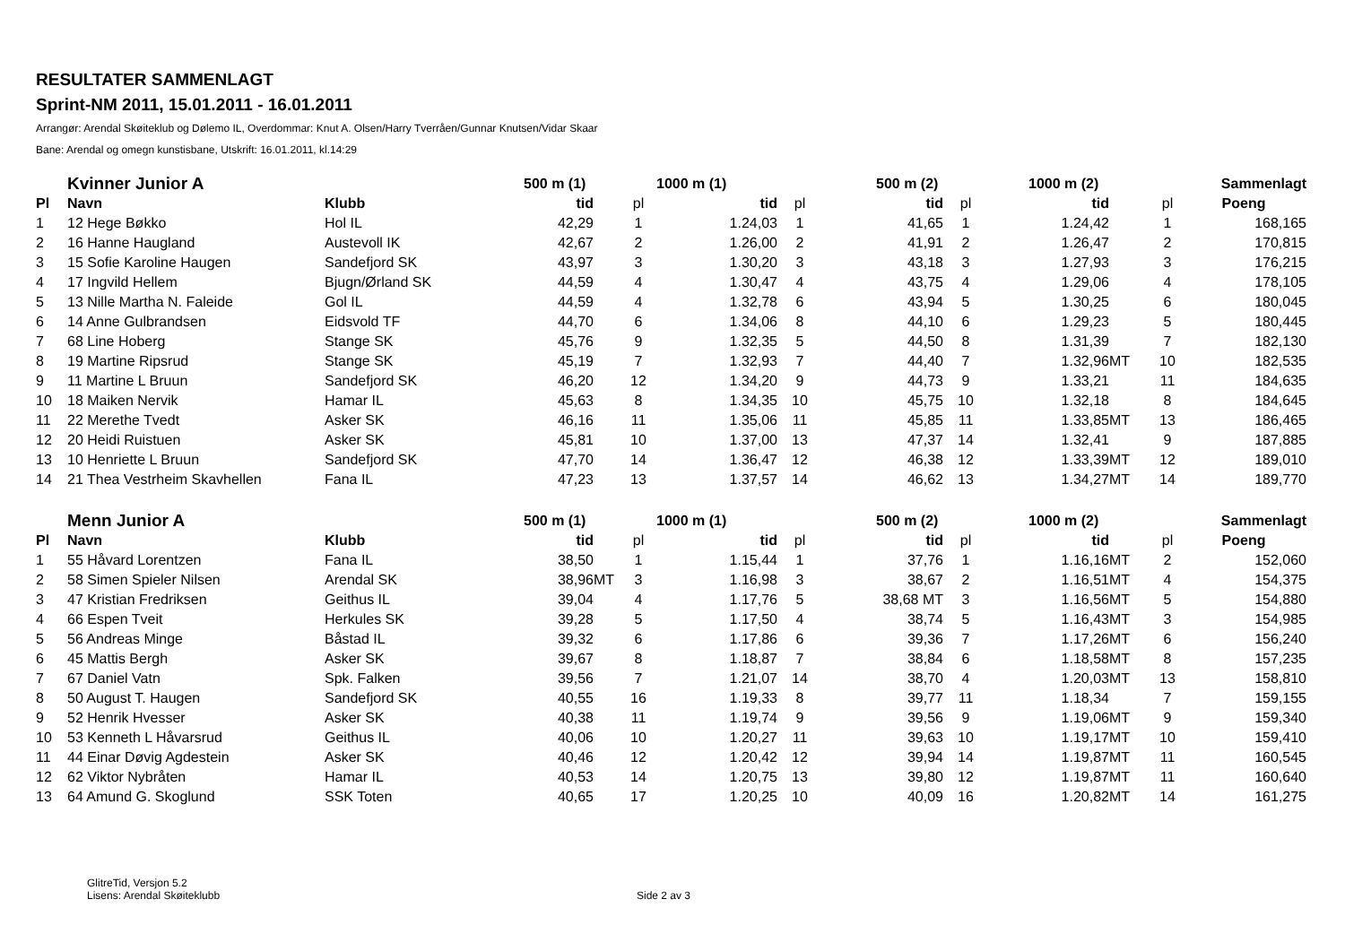RESULTATER SAMMENLAGT
Sprint-NM 2011, 15.01.2011 - 16.01.2011
Arrangør: Arendal Skøiteklub og Dølemo IL, Overdommar: Knut A. Olsen/Harry Tverråen/Gunnar Knutsen/Vidar Skaar
Bane: Arendal og omegn kunstisbane, Utskrift: 16.01.2011, kl.14:29
| | Kvinner Junior A | | 500 m (1) | | | 1000 m (1) | | 500 m (2) | | 1000 m (2) | | | Sammenlagt |
| --- | --- | --- | --- | --- | --- | --- | --- | --- | --- | --- | --- | --- | --- |
| Pl | Navn | Klubb | tid | | pl | tid | pl | tid | pl | tid | | pl | Poeng |
| 1 | 12 Hege Bøkko | Hol IL | 42,29 | | 1 | 1.24,03 | 1 | 41,65 | 1 | 1.24,42 | | 1 | 168,165 |
| 2 | 16 Hanne Haugland | Austevoll IK | 42,67 | | 2 | 1.26,00 | 2 | 41,91 | 2 | 1.26,47 | | 2 | 170,815 |
| 3 | 15 Sofie Karoline Haugen | Sandefjord SK | 43,97 | | 3 | 1.30,20 | 3 | 43,18 | 3 | 1.27,93 | | 3 | 176,215 |
| 4 | 17 Ingvild Hellem | Bjugn/Ørland SK | 44,59 | | 4 | 1.30,47 | 4 | 43,75 | 4 | 1.29,06 | | 4 | 178,105 |
| 5 | 13 Nille Martha N. Faleide | Gol IL | 44,59 | | 4 | 1.32,78 | 6 | 43,94 | 5 | 1.30,25 | | 6 | 180,045 |
| 6 | 14 Anne Gulbrandsen | Eidsvold TF | 44,70 | | 6 | 1.34,06 | 8 | 44,10 | 6 | 1.29,23 | | 5 | 180,445 |
| 7 | 68 Line Hoberg | Stange SK | 45,76 | | 9 | 1.32,35 | 5 | 44,50 | 8 | 1.31,39 | | 7 | 182,130 |
| 8 | 19 Martine Ripsrud | Stange SK | 45,19 | | 7 | 1.32,93 | 7 | 44,40 | 7 | 1.32,96 | MT | 10 | 182,535 |
| 9 | 11 Martine L Bruun | Sandefjord SK | 46,20 | | 12 | 1.34,20 | 9 | 44,73 | 9 | 1.33,21 | | 11 | 184,635 |
| 10 | 18 Maiken Nervik | Hamar IL | 45,63 | | 8 | 1.34,35 | 10 | 45,75 | 10 | 1.32,18 | | 8 | 184,645 |
| 11 | 22 Merethe Tvedt | Asker SK | 46,16 | | 11 | 1.35,06 | 11 | 45,85 | 11 | 1.33,85 | MT | 13 | 186,465 |
| 12 | 20 Heidi Ruistuen | Asker SK | 45,81 | | 10 | 1.37,00 | 13 | 47,37 | 14 | 1.32,41 | | 9 | 187,885 |
| 13 | 10 Henriette L Bruun | Sandefjord SK | 47,70 | | 14 | 1.36,47 | 12 | 46,38 | 12 | 1.33,39 | MT | 12 | 189,010 |
| 14 | 21 Thea Vestrheim Skavhellen | Fana IL | 47,23 | | 13 | 1.37,57 | 14 | 46,62 | 13 | 1.34,27 | MT | 14 | 189,770 |
| | Menn Junior A | | 500 m (1) | | | 1000 m (1) | | 500 m (2) | | 1000 m (2) | | | Sammenlagt |
| Pl | Navn | Klubb | tid | | pl | tid | pl | tid | pl | tid | | pl | Poeng |
| 1 | 55 Håvard Lorentzen | Fana IL | 38,50 | | 1 | 1.15,44 | 1 | 37,76 | 1 | 1.16,16 | MT | 2 | 152,060 |
| 2 | 58 Simen Spieler Nilsen | Arendal SK | 38,96 | MT | 3 | 1.16,98 | 3 | 38,67 | 2 | 1.16,51 | MT | 4 | 154,375 |
| 3 | 47 Kristian Fredriksen | Geithus IL | 39,04 | | 4 | 1.17,76 | 5 | 38,68 MT | 3 | 1.16,56 | MT | 5 | 154,880 |
| 4 | 66 Espen Tveit | Herkules SK | 39,28 | | 5 | 1.17,50 | 4 | 38,74 | 5 | 1.16,43 | MT | 3 | 154,985 |
| 5 | 56 Andreas Minge | Båstad IL | 39,32 | | 6 | 1.17,86 | 6 | 39,36 | 7 | 1.17,26 | MT | 6 | 156,240 |
| 6 | 45 Mattis Bergh | Asker SK | 39,67 | | 8 | 1.18,87 | 7 | 38,84 | 6 | 1.18,58 | MT | 8 | 157,235 |
| 7 | 67 Daniel Vatn | Spk. Falken | 39,56 | | 7 | 1.21,07 | 14 | 38,70 | 4 | 1.20,03 | MT | 13 | 158,810 |
| 8 | 50 August T. Haugen | Sandefjord SK | 40,55 | | 16 | 1.19,33 | 8 | 39,77 | 11 | 1.18,34 | | 7 | 159,155 |
| 9 | 52 Henrik Hvesser | Asker SK | 40,38 | | 11 | 1.19,74 | 9 | 39,56 | 9 | 1.19,06 | MT | 9 | 159,340 |
| 10 | 53 Kenneth L Håvarsrud | Geithus IL | 40,06 | | 10 | 1.20,27 | 11 | 39,63 | 10 | 1.19,17 | MT | 10 | 159,410 |
| 11 | 44 Einar Døvig Agdestein | Asker SK | 40,46 | | 12 | 1.20,42 | 12 | 39,94 | 14 | 1.19,87 | MT | 11 | 160,545 |
| 12 | 62 Viktor Nybråten | Hamar IL | 40,53 | | 14 | 1.20,75 | 13 | 39,80 | 12 | 1.19,87 | MT | 11 | 160,640 |
| 13 | 64 Amund G. Skoglund | SSK Toten | 40,65 | | 17 | 1.20,25 | 10 | 40,09 | 16 | 1.20,82 | MT | 14 | 161,275 |
GlitreTid, Versjon 5.2
Lisens: Arendal Skøiteklubb
Side 2 av 3